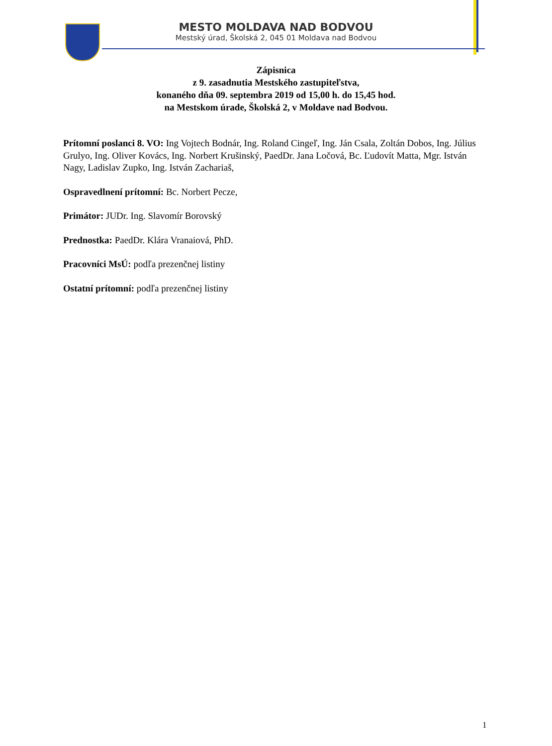MESTO MOLDAVA NAD BODVOU
Mestský úrad, Školská 2, 045 01 Moldava nad Bodvou
Zápisnica
z 9. zasadnutia Mestského zastupiteľstva,
konaného dňa 09. septembra 2019 od 15,00 h. do 15,45 hod.
na Mestskom úrade, Školská 2, v Moldave nad Bodvou.
Prítomní poslanci 8. VO: Ing Vojtech Bodnár, Ing. Roland Cingeľ, Ing. Ján Csala, Zoltán Dobos, Ing. Július Grulyo, Ing. Oliver Kovács, Ing. Norbert Krušinský, PaedDr. Jana Ločová, Bc. Ľudovít Matta, Mgr. István Nagy, Ladislav Zupko, Ing. István Zachariaš,
Ospravedlnení prítomní: Bc. Norbert Pecze,
Primátor: JUDr. Ing. Slavomír Borovský
Prednostka: PaedDr. Klára Vranaiová, PhD.
Pracovníci MsÚ: podľa prezenčnej listiny
Ostatní prítomní: podľa prezenčnej listiny
1